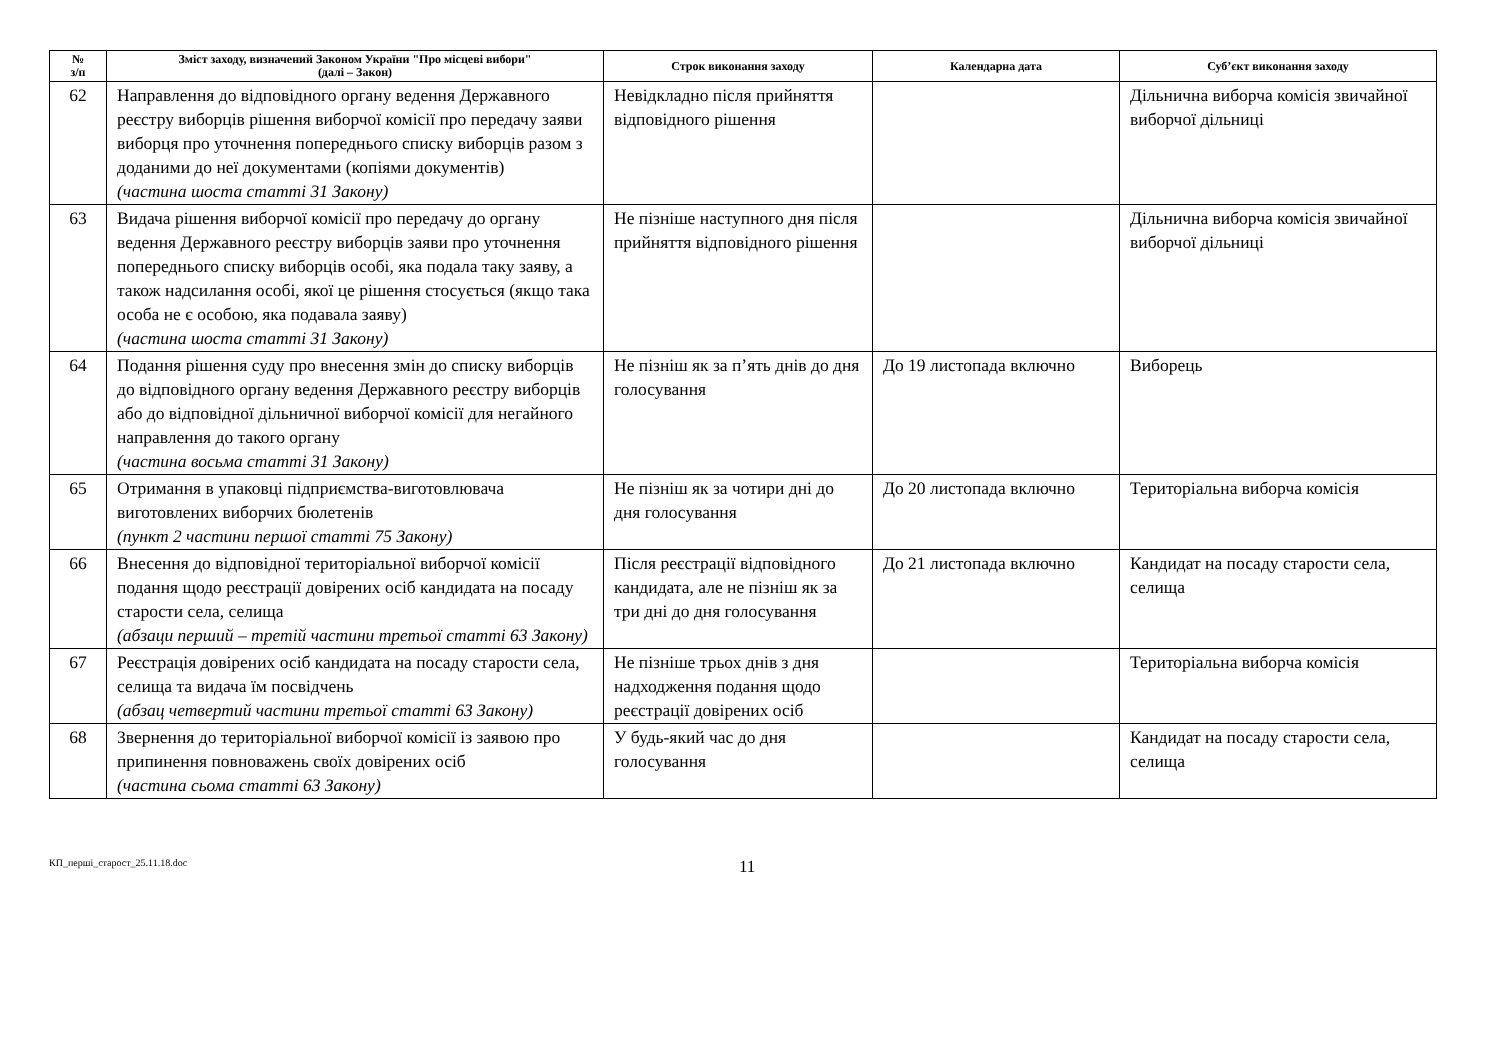| № з/п | Зміст заходу, визначений Законом України "Про місцеві вибори" (далі – Закон) | Строк виконання заходу | Календарна дата | Суб’єкт виконання заходу |
| --- | --- | --- | --- | --- |
| 62 | Направлення до відповідного органу ведення Державного реєстру виборців рішення виборчої комісії про передачу заяви виборця про уточнення попереднього списку виборців разом з доданими до неї документами (копіями документів) (частина шоста статті 31 Закону) | Невідкладно після прийняття відповідного рішення | | Дільнична виборча комісія звичайної виборчої дільниці |
| 63 | Видача рішення виборчої комісії про передачу до органу ведення Державного реєстру виборців заяви про уточнення попереднього списку виборців особі, яка подала таку заяву, а також надсилання особі, якої це рішення стосується (якщо така особа не є особою, яка подавала заяву) (частина шоста статті 31 Закону) | Не пізніше наступного дня після прийняття відповідного рішення | | Дільнична виборча комісія звичайної виборчої дільниці |
| 64 | Подання рішення суду про внесення змін до списку виборців до відповідного органу ведення Державного реєстру виборців або до відповідної дільничної виборчої комісії для негайного направлення до такого органу (частина восьма статті 31 Закону) | Не пізніш як за п’ять днів до дня голосування | До 19 листопада включно | Виборець |
| 65 | Отримання в упаковці підприємства-виготовлювача виготовлених виборчих бюлетенів (пункт 2 частини першої статті 75 Закону) | Не пізніш як за чотири дні до дня голосування | До 20 листопада включно | Територіальна виборча комісія |
| 66 | Внесення до відповідної територіальної виборчої комісії подання щодо реєстрації довірених осіб кандидата на посаду старости села, селища (абзаци перший – третій частини третьої статті 63 Закону) | Після реєстрації відповідного кандидата, але не пізніш як за три дні до дня голосування | До 21 листопада включно | Кандидат на посаду старости села, селища |
| 67 | Реєстрація довірених осіб кандидата на посаду старости села, селища та видача їм посвідчень (абзац четвертий частини третьої статті 63 Закону) | Не пізніше трьох днів з дня надходження подання щодо реєстрації довірених осіб | | Територіальна виборча комісія |
| 68 | Звернення до територіальної виборчої комісії із заявою про припинення повноважень своїх довірених осіб (частина сьома статті 63 Закону) | У будь-який час до дня голосування | | Кандидат на посаду старости села, селища |
КП_перші_старост_25.11.18.doc
11